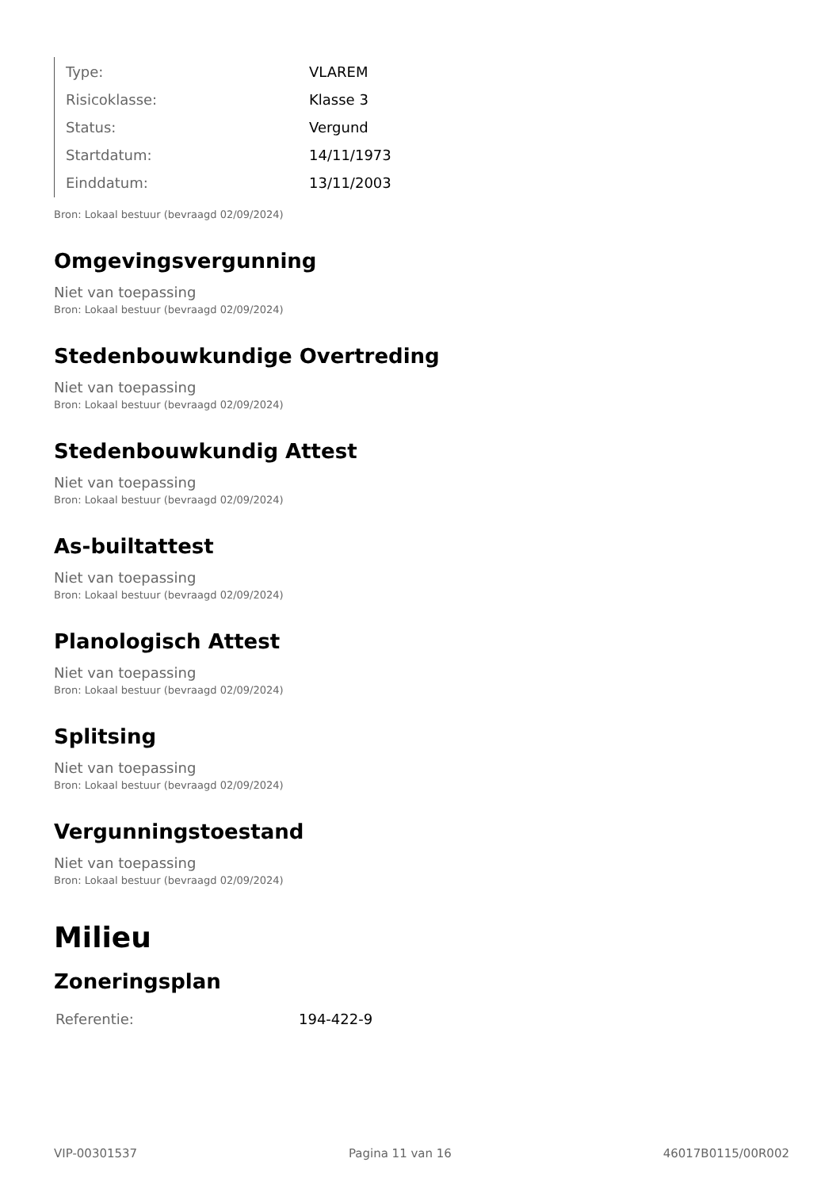| Type: | VLAREM |
| Risicoklasse: | Klasse 3 |
| Status: | Vergund |
| Startdatum: | 14/11/1973 |
| Einddatum: | 13/11/2003 |
Bron: Lokaal bestuur (bevraagd 02/09/2024)
Omgevingsvergunning
Niet van toepassing
Bron: Lokaal bestuur (bevraagd 02/09/2024)
Stedenbouwkundige Overtreding
Niet van toepassing
Bron: Lokaal bestuur (bevraagd 02/09/2024)
Stedenbouwkundig Attest
Niet van toepassing
Bron: Lokaal bestuur (bevraagd 02/09/2024)
As-builtattest
Niet van toepassing
Bron: Lokaal bestuur (bevraagd 02/09/2024)
Planologisch Attest
Niet van toepassing
Bron: Lokaal bestuur (bevraagd 02/09/2024)
Splitsing
Niet van toepassing
Bron: Lokaal bestuur (bevraagd 02/09/2024)
Vergunningstoestand
Niet van toepassing
Bron: Lokaal bestuur (bevraagd 02/09/2024)
Milieu
Zoneringsplan
| Referentie: | 194-422-9 |
VIP-00301537 Pagina 11 van 16 46017B0115/00R002